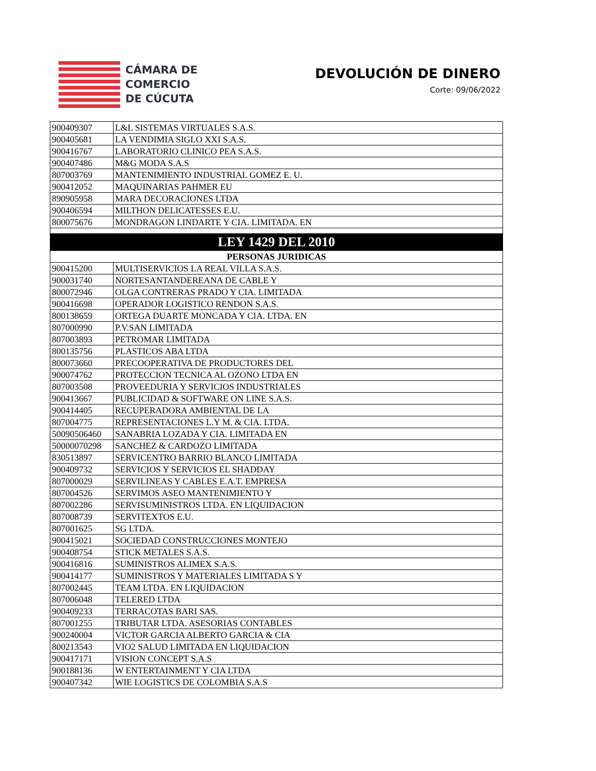CÁMARA DE
COMERCIO
DE CÚCUTA
DEVOLUCIÓN DE DINERO
Corte: 09/06/2022
| 900409307 | L&L SISTEMAS VIRTUALES S.A.S. |
| 900405681 | LA VENDIMIA SIGLO XXI S.A.S. |
| 900416767 | LABORATORIO CLINICO PEA S.A.S. |
| 900407486 | M&G MODA S.A.S |
| 807003769 | MANTENIMIENTO INDUSTRIAL GOMEZ E. U. |
| 900412052 | MAQUINARIAS PAHMER EU |
| 890905958 | MARA DECORACIONES LTDA |
| 900406594 | MILTHON DELICATESSES E.U. |
| 800075676 | MONDRAGON LINDARTE Y CIA. LIMITADA. EN |
| LEY 1429 DEL 2010 | |
| PERSONAS JURIDICAS | |
| 900415200 | MULTISERVICIOS LA REAL VILLA S.A.S. |
| 900031740 | NORTESANTANDEREANA DE CABLE Y |
| 800072946 | OLGA CONTRERAS PRADO Y CIA. LIMITADA |
| 900416698 | OPERADOR LOGISTICO RENDON S.A.S. |
| 800138659 | ORTEGA DUARTE MONCADA Y CIA. LTDA. EN |
| 807000990 | P.V.SAN LIMITADA |
| 807003893 | PETROMAR LIMITADA |
| 800135756 | PLASTICOS ABA LTDA |
| 800073660 | PRECOOPERATIVA DE PRODUCTORES DEL |
| 900074762 | PROTECCION TECNICA AL OZONO LTDA EN |
| 807003508 | PROVEEDURIA Y SERVICIOS INDUSTRIALES |
| 900413667 | PUBLICIDAD & SOFTWARE ON LINE S.A.S. |
| 900414405 | RECUPERADORA AMBIENTAL DE LA |
| 807004775 | REPRESENTACIONES L.Y M. & CIA. LTDA. |
| 50090506460 | SANABRIA LOZADA Y CIA. LIMITADA EN |
| 50000070298 | SANCHEZ & CARDOZO LIMITADA |
| 830513897 | SERVICENTRO BARRIO BLANCO LIMITADA |
| 900409732 | SERVICIOS Y SERVICIOS EL SHADDAY |
| 807000029 | SERVILINEAS Y CABLES E.A.T. EMPRESA |
| 807004526 | SERVIMOS ASEO MANTENIMIENTO Y |
| 807002286 | SERVISUMINISTROS LTDA. EN LIQUIDACION |
| 807008739 | SERVITEXTOS E.U. |
| 807001625 | SG LTDA. |
| 900415021 | SOCIEDAD CONSTRUCCIONES MONTEJO |
| 900408754 | STICK METALES S.A.S. |
| 900416816 | SUMINISTROS ALIMEX S.A.S. |
| 900414177 | SUMINISTROS Y MATERIALES LIMITADA S Y |
| 807002445 | TEAM LTDA. EN LIQUIDACION |
| 807006048 | TELERED LTDA |
| 900409233 | TERRACOTAS BARI SAS. |
| 807001255 | TRIBUTAR LTDA. ASESORIAS CONTABLES |
| 900240004 | VICTOR GARCIA ALBERTO GARCIA & CIA |
| 800213543 | VIO2 SALUD LIMITADA EN LIQUIDACION |
| 900417171 | VISION CONCEPT S.A.S |
| 900188136 | W ENTERTAINMENT Y CIA LTDA |
| 900407342 | WIE LOGISTICS DE COLOMBIA S.A.S |